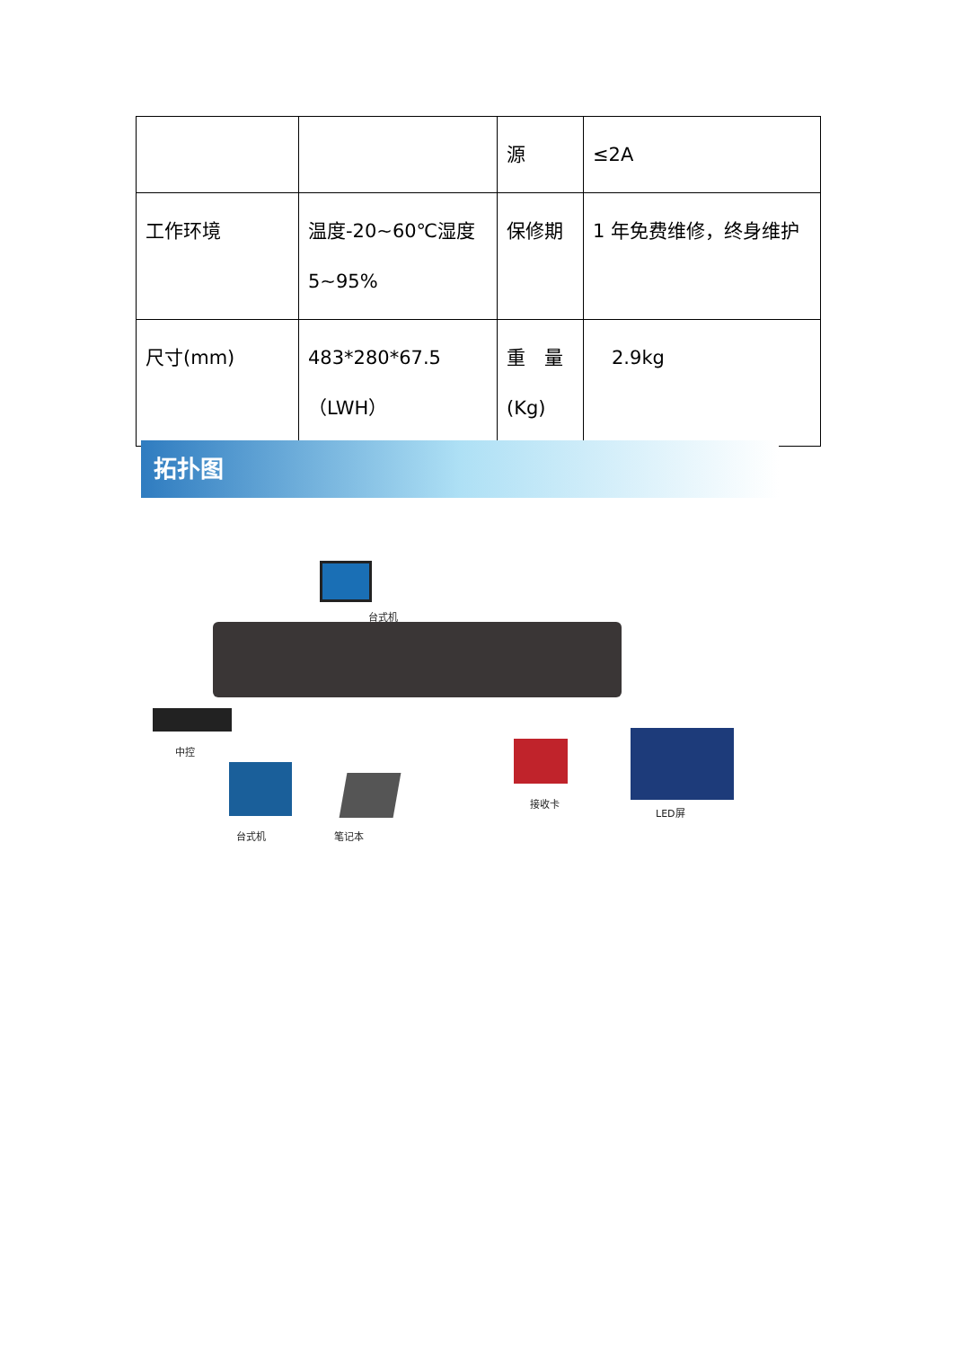| | | 源 | ≤2A |
| 工作环境 | 温度-20~60℃湿度 5~95% | 保修期 | 1 年免费维修，终身维护 |
| 尺寸(mm) | 483*280*67.5 （LWH） | 重 量 (Kg) | 2.9kg |
拓扑图
台式机
中控
台式机 笔记本
接收卡
LED屏